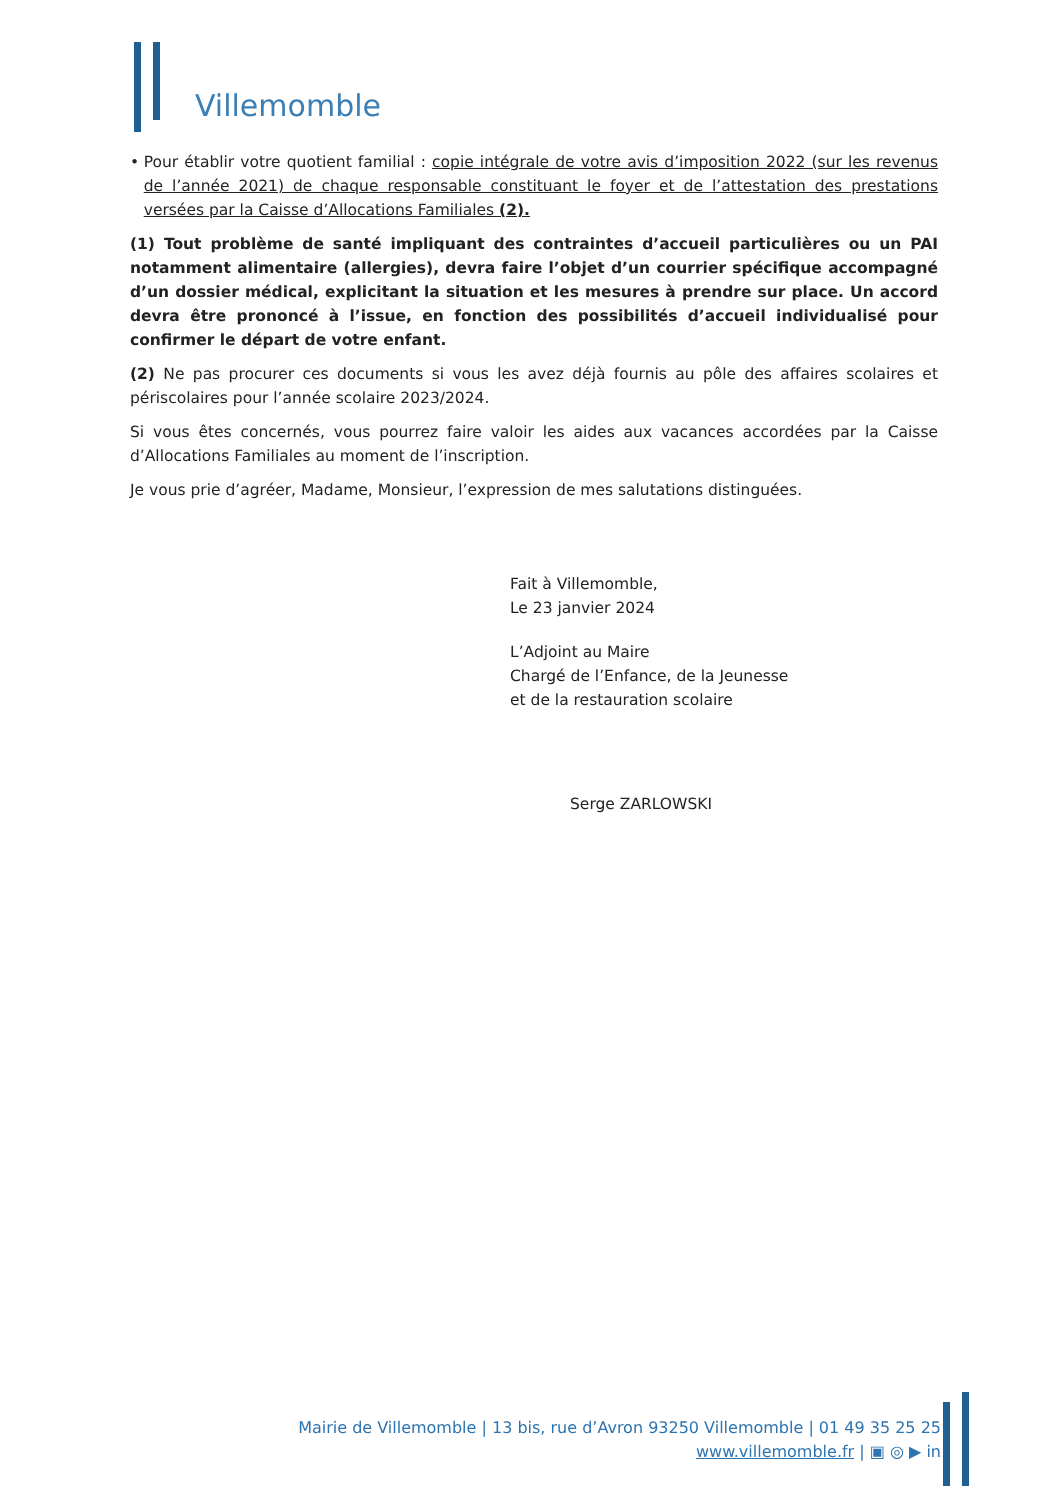Villemomble
• Pour établir votre quotient familial : copie intégrale de votre avis d’imposition 2022 (sur les revenus de l’année 2021) de chaque responsable constituant le foyer et de l’attestation des prestations versées par la Caisse d’Allocations Familiales (2).
(1) Tout problème de santé impliquant des contraintes d’accueil particulières ou un PAI notamment alimentaire (allergies), devra faire l’objet d’un courrier spécifique accompagné d’un dossier médical, explicitant la situation et les mesures à prendre sur place. Un accord devra être prononcé à l’issue, en fonction des possibilités d’accueil individualisé pour confirmer le départ de votre enfant.
(2) Ne pas procurer ces documents si vous les avez déjà fournis au pôle des affaires scolaires et périscolaires pour l’année scolaire 2023/2024.
Si vous êtes concernés, vous pourrez faire valoir les aides aux vacances accordées par la Caisse d’Allocations Familiales au moment de l’inscription.
Je vous prie d’agréer, Madame, Monsieur, l’expression de mes salutations distinguées.
Fait à Villemomble,
Le 23 janvier 2024
L’Adjoint au Maire
Chargé de l’Enfance, de la Jeunesse
et de la restauration scolaire
Serge ZARLOWSKI
Mairie de Villemomble | 13 bis, rue d’Avron 93250 Villemomble | 01 49 35 25 25
www.villemomble.fr | ▣ ◎ ▶ in